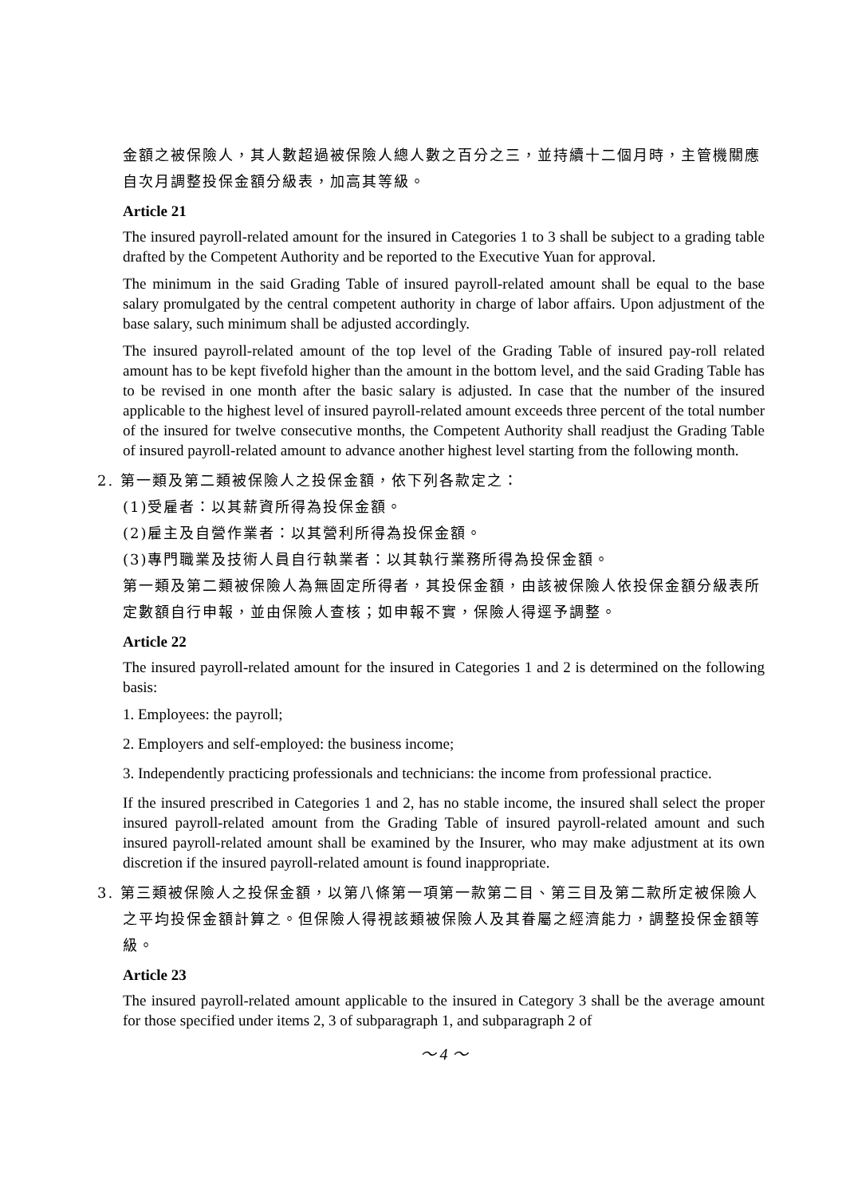金額之被保險人，其人數超過被保險人總人數之百分之三，並持續十二個月時，主管機關應自次月調整投保金額分級表，加高其等級。
Article 21
The insured payroll-related amount for the insured in Categories 1 to 3 shall be subject to a grading table drafted by the Competent Authority and be reported to the Executive Yuan for approval.
The minimum in the said Grading Table of insured payroll-related amount shall be equal to the base salary promulgated by the central competent authority in charge of labor affairs. Upon adjustment of the base salary, such minimum shall be adjusted accordingly.
The insured payroll-related amount of the top level of the Grading Table of insured pay-roll related amount has to be kept fivefold higher than the amount in the bottom level, and the said Grading Table has to be revised in one month after the basic salary is adjusted. In case that the number of the insured applicable to the highest level of insured payroll-related amount exceeds three percent of the total number of the insured for twelve consecutive months, the Competent Authority shall readjust the Grading Table of insured payroll-related amount to advance another highest level starting from the following month.
2. 第一類及第二類被保險人之投保金額，依下列各款定之：
(1)受雇者：以其薪資所得為投保金額。
(2)雇主及自營作業者：以其營利所得為投保金額。
(3)專門職業及技術人員自行執業者：以其執行業務所得為投保金額。
第一類及第二類被保險人為無固定所得者，其投保金額，由該被保險人依投保金額分級表所定數額自行申報，並由保險人查核；如申報不實，保險人得逕予調整。
Article 22
The insured payroll-related amount for the insured in Categories 1 and 2 is determined on the following basis:
1. Employees: the payroll;
2. Employers and self-employed: the business income;
3. Independently practicing professionals and technicians: the income from professional practice.
If the insured prescribed in Categories 1 and 2, has no stable income, the insured shall select the proper insured payroll-related amount from the Grading Table of insured payroll-related amount and such insured payroll-related amount shall be examined by the Insurer, who may make adjustment at its own discretion if the insured payroll-related amount is found inappropriate.
3. 第三類被保險人之投保金額，以第八條第一項第一款第二目、第三目及第二款所定被保險人之平均投保金額計算之。但保險人得視該類被保險人及其眷屬之經濟能力，調整投保金額等級。
Article 23
The insured payroll-related amount applicable to the insured in Category 3 shall be the average amount for those specified under items 2, 3 of subparagraph 1, and subparagraph 2 of
～ 4 ～